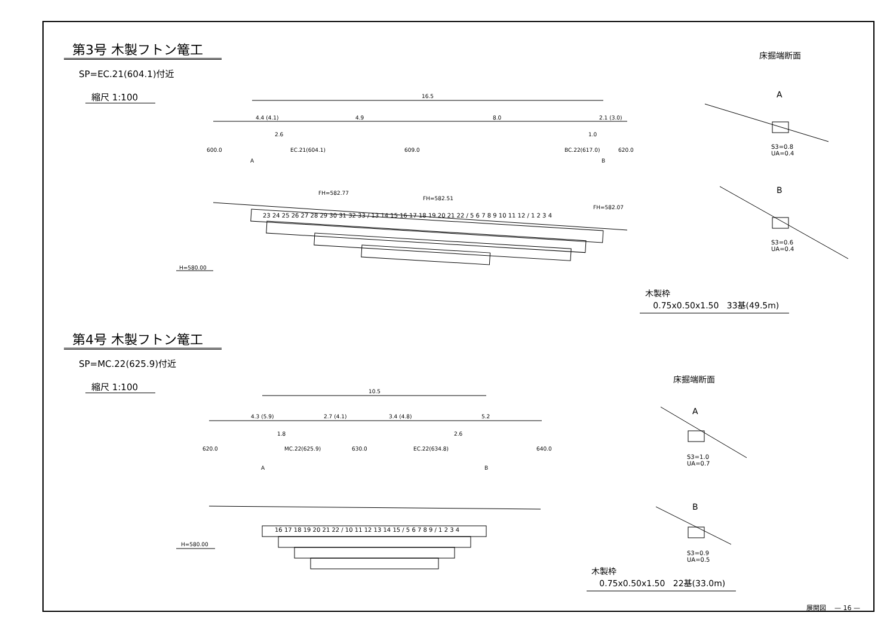第3号 木製フトン篭工
SP=EC.21(604.1)付近
縮尺 1:100
第4号 木製フトン篭工
SP=MC.22(625.9)付近
縮尺 1:100
16.5
4.4 (4.1) 4.9 8.0 2.1 (3.0)
2.6 1.0
600.0 EC.21(604.1) 609.0 BC.22(617.0) 620.0
A B
FH=582.77
FH=582.51
FH=582.07
H=580.00
23 24 25 26 27 28 29 30 31 32 33 / 13 14 15 16 17 18 19 20 21 22 / 5 6 7 8 9 10 11 12 / 1 2 3 4
床掘端断面
A
S3=0.8
UA=0.4
B
S3=0.6
UA=0.4
木製枠
0.75x0.50x1.50 33基(49.5m)
10.5
4.3 (5.9) 2.7 (4.1) 3.4 (4.8) 5.2
1.8 2.6
620.0 MC.22(625.9) 630.0 EC.22(634.8) 640.0
A B
H=580.00
16 17 18 19 20 21 22 / 10 11 12 13 14 15 / 5 6 7 8 9 / 1 2 3 4
床掘端断面
A
S3=1.0
UA=0.7
B
S3=0.9
UA=0.5
木製枠
0.75x0.50x1.50 22基(33.0m)
展開図 — 16 —